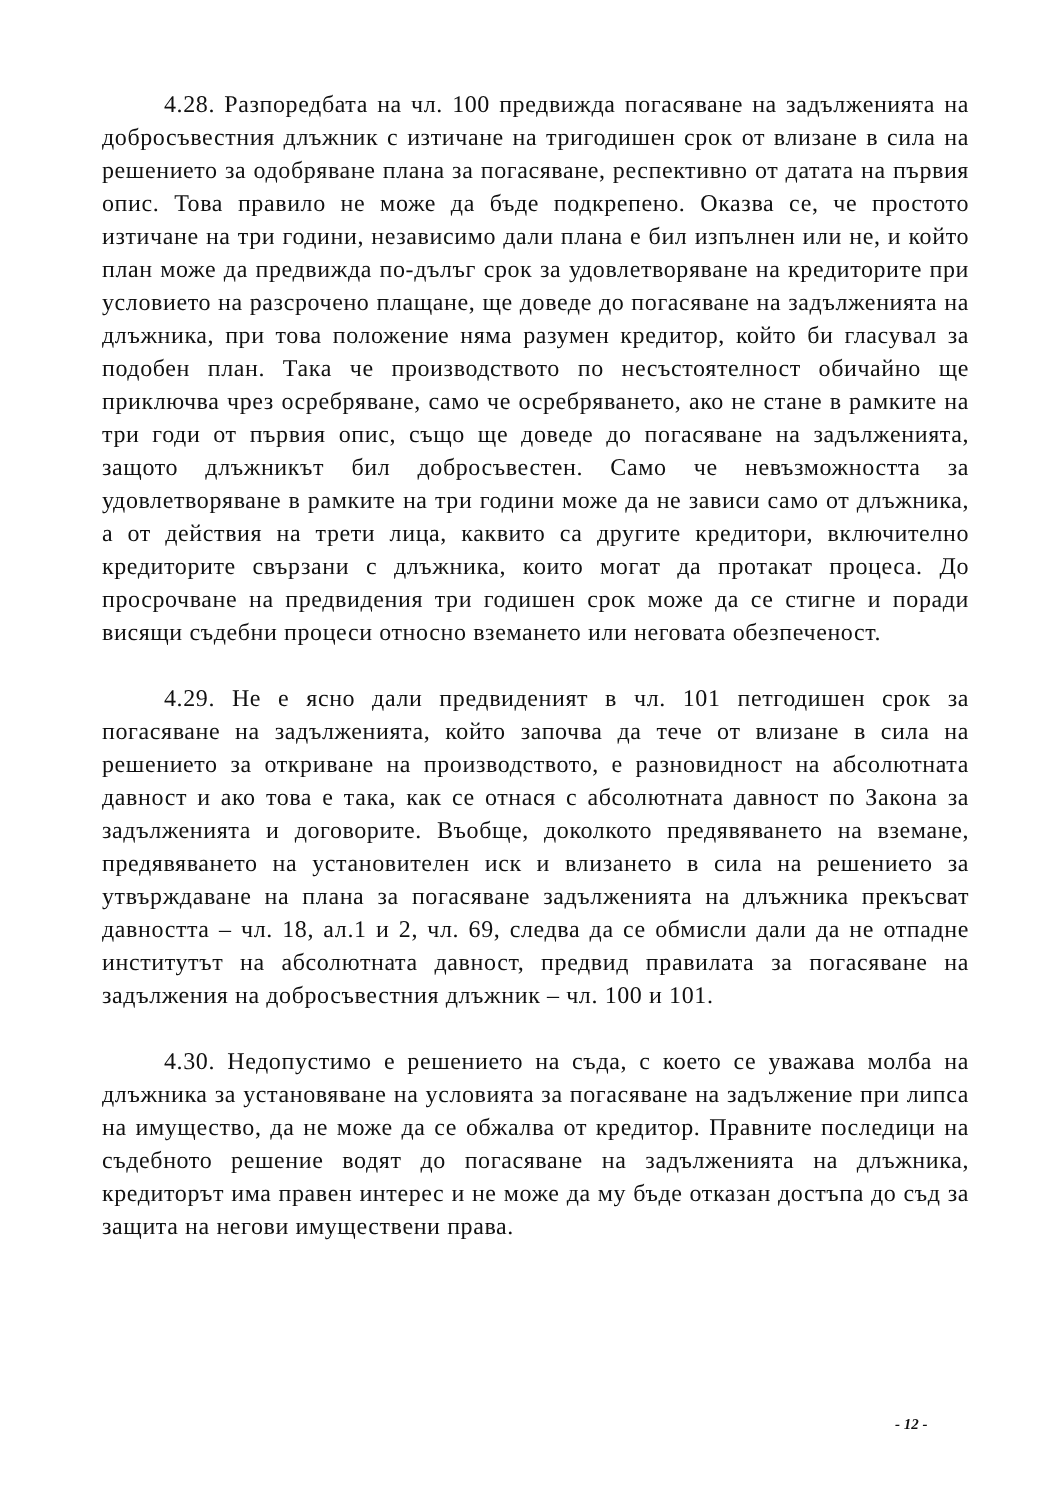4.28. Разпоредбата на чл. 100 предвижда погасяване на задълженията на добросъвестния длъжник с изтичане на тригодишен срок от влизане в сила на решението за одобряване плана за погасяване, респективно от датата на първия опис. Това правило не може да бъде подкрепено. Оказва се, че простото изтичане на три години, независимо дали плана е бил изпълнен или не, и който план може да предвижда по-дълъг срок за удовлетворяване на кредиторите при условието на разсрочено плащане, ще доведе до погасяване на задълженията на длъжника, при това положение няма разумен кредитор, който би гласувал за подобен план. Така че производството по несъстоятелност обичайно ще приключва чрез осребряване, само че осребряването, ако не стане в рамките на три годи от първия опис, също ще доведе до погасяване на задълженията, защото длъжникът бил добросъвестен. Само че невъзможността за удовлетворяване в рамките на три години може да не зависи само от длъжника, а от действия на трети лица, каквито са другите кредитори, включително кредиторите свързани с длъжника, които могат да протакат процеса. До просрочване на предвидения три годишен срок може да се стигне и поради висящи съдебни процеси относно вземането или неговата обезпеченост.
4.29. Не е ясно дали предвиденият в чл. 101 петгодишен срок за погасяване на задълженията, който започва да тече от влизане в сила на решението за откриване на производството, е разновидност на абсолютната давност и ако това е така, как се отнася с абсолютната давност по Закона за задълженията и договорите. Въобще, доколкото предявяването на вземане, предявяването на установителен иск и влизането в сила на решението за утвърждаване на плана за погасяване задълженията на длъжника прекъсват давността – чл. 18, ал.1 и 2, чл. 69, следва да се обмисли дали да не отпадне институтът на абсолютната давност, предвид правилата за погасяване на задължения на добросъвестния длъжник – чл. 100 и 101.
4.30. Недопустимо е решението на съда, с което се уважава молба на длъжника за установяване на условията за погасяване на задължение при липса на имущество, да не може да се обжалва от кредитор. Правните последици на съдебното решение водят до погасяване на задълженията на длъжника, кредиторът има правен интерес и не може да му бъде отказан достъпа до съд за защита на негови имуществени права.
- 12 -